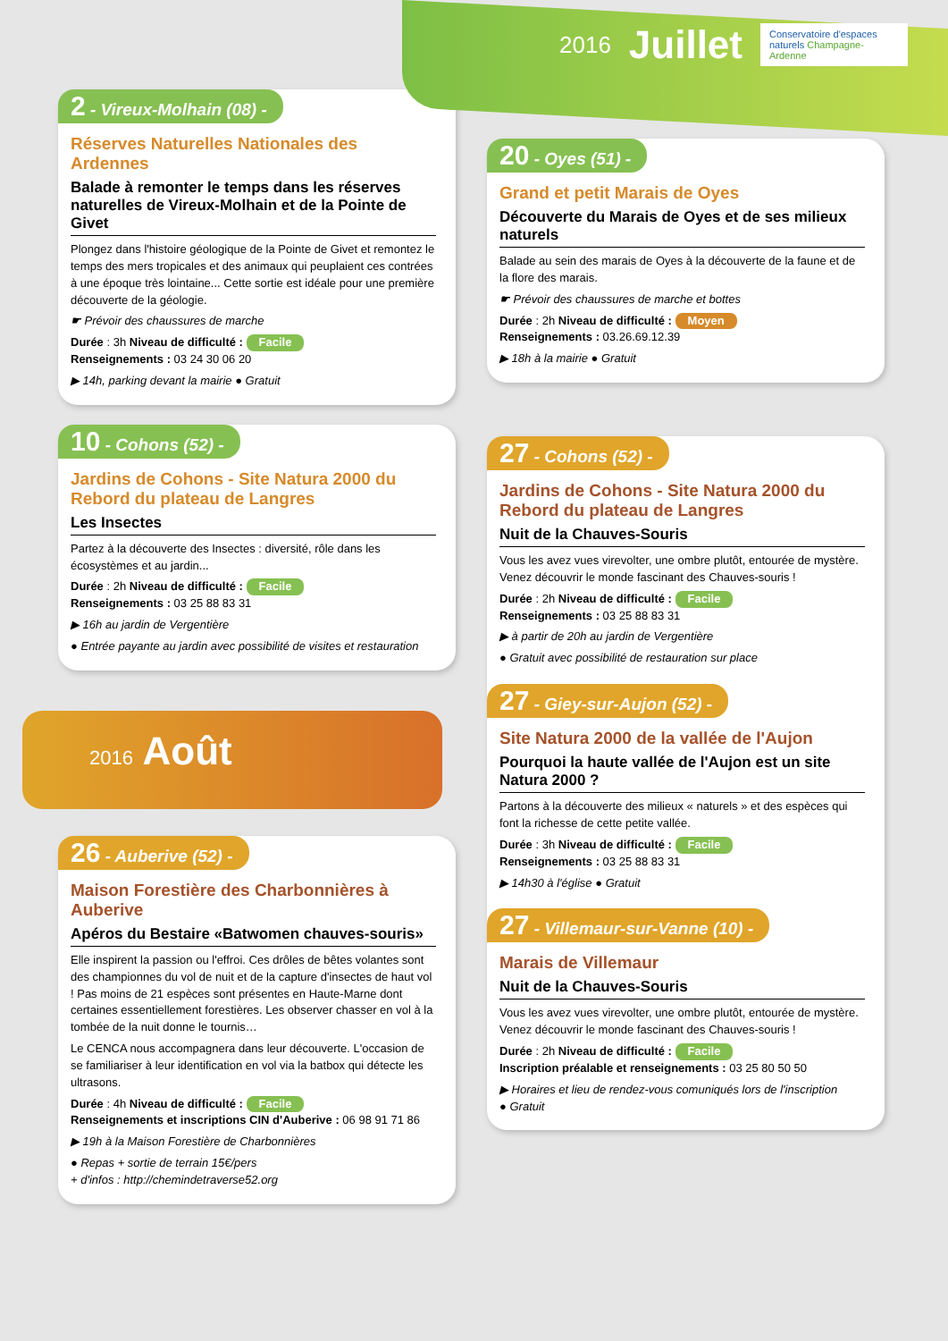2016 Juillet
Conservatoire d'espaces naturels Champagne-Ardenne
2 - Vireux-Molhain (08) -
Réserves Naturelles Nationales des Ardennes
Balade à remonter le temps dans les réserves naturelles de Vireux-Molhain et de la Pointe de Givet
Plongez dans l'histoire géologique de la Pointe de Givet et remontez le temps des mers tropicales et des animaux qui peuplaient ces contrées à une époque très lointaine... Cette sortie est idéale pour une première découverte de la géologie.
☛ Prévoir des chaussures de marche
Durée : 3h Niveau de difficulté : Facile
Renseignements : 03 24 30 06 20
▶ 14h, parking devant la mairie ● Gratuit
10 - Cohons (52) -
Jardins de Cohons - Site Natura 2000 du Rebord du plateau de Langres
Les Insectes
Partez à la découverte des Insectes : diversité, rôle dans les écosystèmes et au jardin...
Durée : 2h Niveau de difficulté : Facile
Renseignements : 03 25 88 83 31
▶ 16h au jardin de Vergentière
● Entrée payante au jardin avec possibilité de visites et restauration
2016 Août
26 - Auberive (52) -
Maison Forestière des Charbonnières à Auberive
Apéros du Bestaire «Batwomen chauves-souris»
Elle inspirent la passion ou l'effroi. Ces drôles de bêtes volantes sont des championnes du vol de nuit et de la capture d'insectes de haut vol ! Pas moins de 21 espèces sont présentes en Haute-Marne dont certaines essentiellement forestières. Les observer chasser en vol à la tombée de la nuit donne le tournis…
Le CENCA nous accompagnera dans leur découverte. L'occasion de se familiariser à leur identification en vol via la batbox qui détecte les ultrasons.
Durée : 4h Niveau de difficulté : Facile
Renseignements et inscriptions CIN d'Auberive : 06 98 91 71 86
▶ 19h à la Maison Forestière de Charbonnières
● Repas + sortie de terrain 15€/pers
+ d'infos : http://chemindetraverse52.org
20 - Oyes (51) -
Grand et petit Marais de Oyes
Découverte du Marais de Oyes et de ses milieux naturels
Balade au sein des marais de Oyes à la découverte de la faune et de la flore des marais.
☛ Prévoir des chaussures de marche et bottes
Durée : 2h Niveau de difficulté : Moyen
Renseignements : 03.26.69.12.39
▶ 18h à la mairie ● Gratuit
27 - Cohons (52) -
Jardins de Cohons - Site Natura 2000 du Rebord du plateau de Langres
Nuit de la Chauves-Souris
Vous les avez vues virevolter, une ombre plutôt, entourée de mystère. Venez découvrir le monde fascinant des Chauves-souris !
Durée : 2h Niveau de difficulté : Facile
Renseignements : 03 25 88 83 31
▶ à partir de 20h au jardin de Vergentière
● Gratuit avec possibilité de restauration sur place
27 - Giey-sur-Aujon (52) -
Site Natura 2000 de la vallée de l'Aujon
Pourquoi la haute vallée de l'Aujon est un site Natura 2000 ?
Partons à la découverte des milieux « naturels » et des espèces qui font la richesse de cette petite vallée.
Durée : 3h Niveau de difficulté : Facile
Renseignements : 03 25 88 83 31
▶ 14h30 à l'église ● Gratuit
27 - Villemaur-sur-Vanne (10) -
Marais de Villemaur
Nuit de la Chauves-Souris
Vous les avez vues virevolter, une ombre plutôt, entourée de mystère. Venez découvrir le monde fascinant des Chauves-souris !
Durée : 2h Niveau de difficulté : Facile
Inscription préalable et renseignements : 03 25 80 50 50
▶ Horaires et lieu de rendez-vous comuniqués lors de l'inscription
● Gratuit